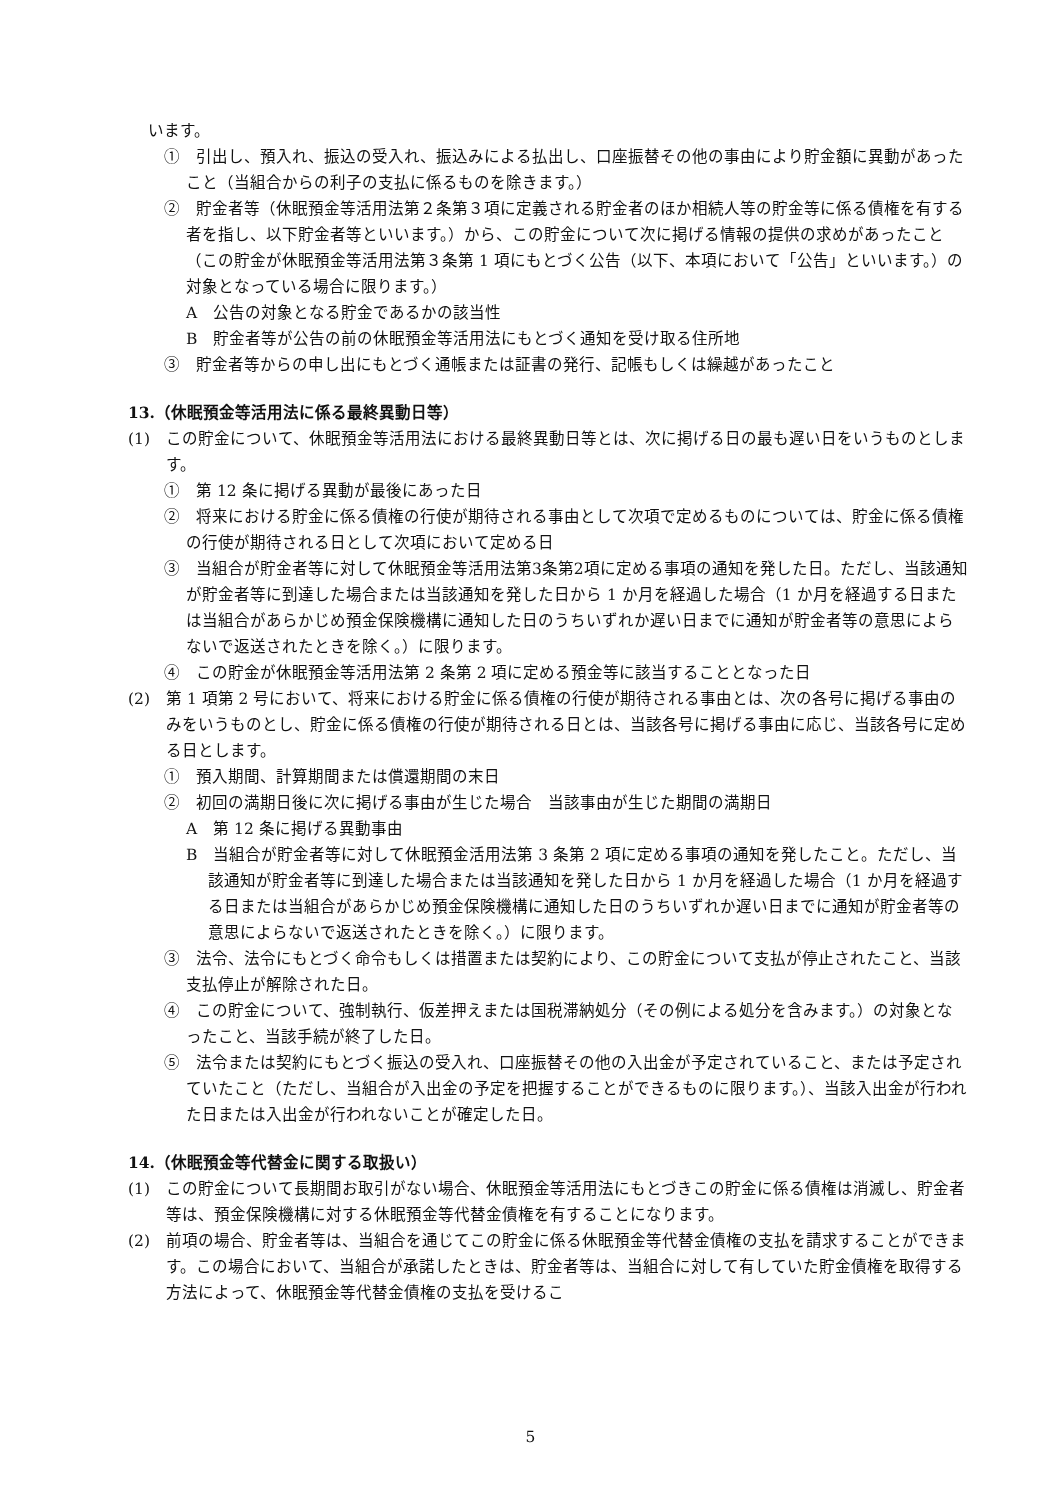います。
①　引出し、預入れ、振込の受入れ、振込みによる払出し、口座振替その他の事由により貯金額に異動があったこと（当組合からの利子の支払に係るものを除きます。）
②　貯金者等（休眠預金等活用法第２条第３項に定義される貯金者のほか相続人等の貯金等に係る債権を有する者を指し、以下貯金者等といいます。）から、この貯金について次に掲げる情報の提供の求めがあったこと（この貯金が休眠預金等活用法第３条第 1 項にもとづく公告（以下、本項において「公告」といいます。）の対象となっている場合に限ります。）
A　公告の対象となる貯金であるかの該当性
B　貯金者等が公告の前の休眠預金等活用法にもとづく通知を受け取る住所地
③　貯金者等からの申し出にもとづく通帳または証書の発行、記帳もしくは繰越があったこと
13.（休眠預金等活用法に係る最終異動日等）
(1)　この貯金について、休眠預金等活用法における最終異動日等とは、次に掲げる日の最も遅い日をいうものとします。
①　第 12 条に掲げる異動が最後にあった日
②　将来における貯金に係る債権の行使が期待される事由として次項で定めるものについては、貯金に係る債権の行使が期待される日として次項において定める日
③　当組合が貯金者等に対して休眠預金等活用法第3条第2項に定める事項の通知を発した日。ただし、当該通知が貯金者等に到達した場合または当該通知を発した日から 1 か月を経過した場合（1 か月を経過する日または当組合があらかじめ預金保険機構に通知した日のうちいずれか遅い日までに通知が貯金者等の意思によらないで返送されたときを除く。）に限ります。
④　この貯金が休眠預金等活用法第 2 条第 2 項に定める預金等に該当することとなった日
(2)　第 1 項第 2 号において、将来における貯金に係る債権の行使が期待される事由とは、次の各号に掲げる事由のみをいうものとし、貯金に係る債権の行使が期待される日とは、当該各号に掲げる事由に応じ、当該各号に定める日とします。
①　預入期間、計算期間または償還期間の末日
②　初回の満期日後に次に掲げる事由が生じた場合　当該事由が生じた期間の満期日
A　第 12 条に掲げる異動事由
B　当組合が貯金者等に対して休眠預金活用法第 3 条第 2 項に定める事項の通知を発したこと。ただし、当該通知が貯金者等に到達した場合または当該通知を発した日から 1 か月を経過した場合（1 か月を経過する日または当組合があらかじめ預金保険機構に通知した日のうちいずれか遅い日までに通知が貯金者等の意思によらないで返送されたときを除く。）に限ります。
③　法令、法令にもとづく命令もしくは措置または契約により、この貯金について支払が停止されたこと、当該支払停止が解除された日。
④　この貯金について、強制執行、仮差押えまたは国税滞納処分（その例による処分を含みます。）の対象となったこと、当該手続が終了した日。
⑤　法令または契約にもとづく振込の受入れ、口座振替その他の入出金が予定されていること、または予定されていたこと（ただし、当組合が入出金の予定を把握することができるものに限ります。）、当該入出金が行われた日または入出金が行われないことが確定した日。
14.（休眠預金等代替金に関する取扱い）
(1)　この貯金について長期間お取引がない場合、休眠預金等活用法にもとづきこの貯金に係る債権は消滅し、貯金者等は、預金保険機構に対する休眠預金等代替金債権を有することになります。
(2)　前項の場合、貯金者等は、当組合を通じてこの貯金に係る休眠預金等代替金債権の支払を請求することができます。この場合において、当組合が承諾したときは、貯金者等は、当組合に対して有していた貯金債権を取得する方法によって、休眠預金等代替金債権の支払を受けるこ
5